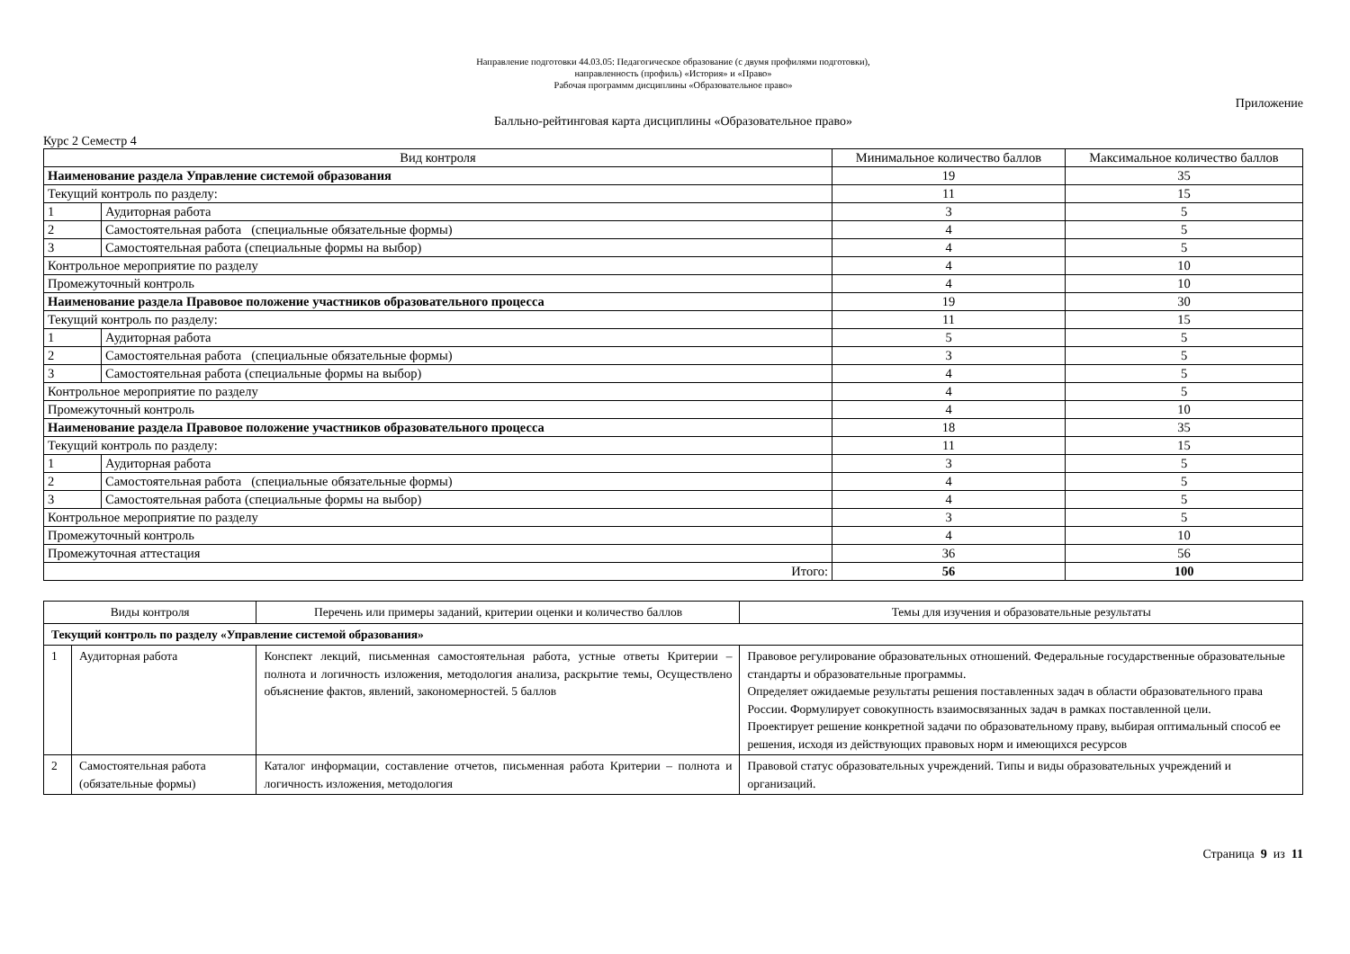Направление подготовки 44.03.05: Педагогическое образование (с двумя профилями подготовки),
направленность (профиль) «История» и «Право»
Рабочая программм дисциплины «Образовательное право»
Приложение
Балльно-рейтинговая карта дисциплины «Образовательное право»
Курс 2 Семестр 4
| Вид контроля | | Минимальное количество баллов | Максимальное количество баллов |
| --- | --- | --- | --- |
| Наименование раздела Управление системой образования | | 19 | 35 |
| Текущий контроль по разделу: | | 11 | 15 |
| 1 | Аудиторная работа | 3 | 5 |
| 2 | Самостоятельная работа (специальные обязательные формы) | 4 | 5 |
| 3 | Самостоятельная работа (специальные формы на выбор) | 4 | 5 |
| Контрольное мероприятие по разделу | | 4 | 10 |
| Промежуточный контроль | | 4 | 10 |
| Наименование раздела Правовое положение участников образовательного процесса | | 19 | 30 |
| Текущий контроль по разделу: | | 11 | 15 |
| 1 | Аудиторная работа | 5 | 5 |
| 2 | Самостоятельная работа (специальные обязательные формы) | 3 | 5 |
| 3 | Самостоятельная работа (специальные формы на выбор) | 4 | 5 |
| Контрольное мероприятие по разделу | | 4 | 5 |
| Промежуточный контроль | | 4 | 10 |
| Наименование раздела Правовое положение участников образовательного процесса | | 18 | 35 |
| Текущий контроль по разделу: | | 11 | 15 |
| 1 | Аудиторная работа | 3 | 5 |
| 2 | Самостоятельная работа (специальные обязательные формы) | 4 | 5 |
| 3 | Самостоятельная работа (специальные формы на выбор) | 4 | 5 |
| Контрольное мероприятие по разделу | | 3 | 5 |
| Промежуточный контроль | | 4 | 10 |
| Промежуточная аттестация | | 36 | 56 |
| Итого: | | 56 | 100 |
| Виды контроля | | Перечень или примеры заданий, критерии оценки и количество баллов | Темы для изучения и образовательные результаты |
| --- | --- | --- | --- |
| Текущий контроль по разделу «Управление системой образования» | | | |
| 1 | Аудиторная работа | Конспект лекций, письменная самостоятельная работа, устные ответы Критерии – полнота и логичность изложения, методология анализа, раскрытие темы, Осуществлено объяснение фактов, явлений, закономерностей. 5 баллов | Правовое регулирование образовательных отношений. Федеральные государственные образовательные стандарты и образовательные программы. Определяет ожидаемые результаты решения поставленных задач в области образовательного права России. Формулирует совокупность взаимосвязанных задач в рамках поставленной цели. Проектирует решение конкретной задачи по образовательному праву, выбирая оптимальный способ ее решения, исходя из действующих правовых норм и имеющихся ресурсов |
| 2 | Самостоятельная работа (обязательные формы) | Каталог информации, составление отчетов, письменная работа Критерии – полнота и логичность изложения, методология | Правовой статус образовательных учреждений. Типы и виды образовательных учреждений и организаций. |
Страница 9 из 11